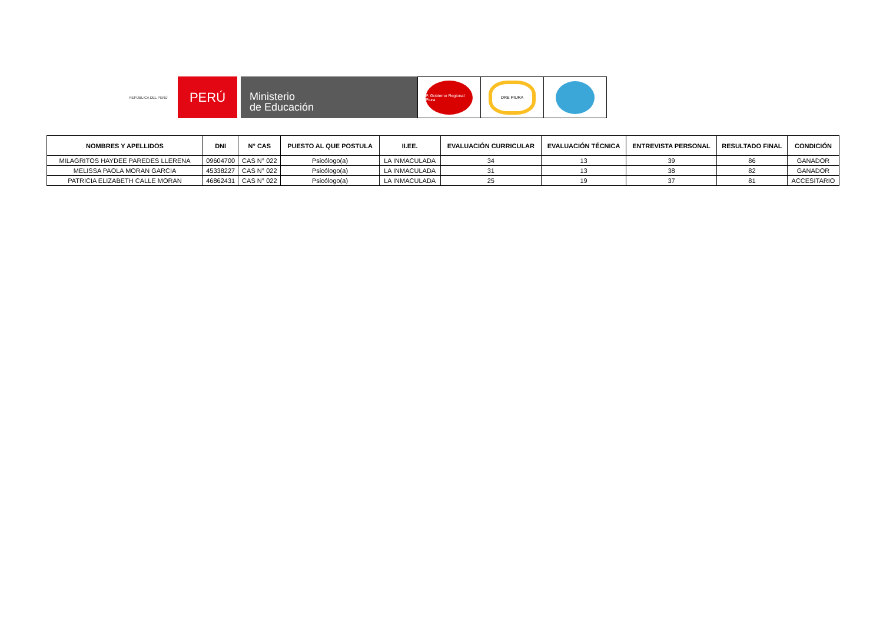REPÚBLICA DEL PERÚ
PERÚ
Ministerio
de Educación
P. Gobierno Regional Piura
DRE PIURA
| NOMBRES Y APELLIDOS | DNI | N° CAS | PUESTO AL QUE POSTULA | II.EE. | EVALUACIÓN CURRICULAR | EVALUACIÓN TÉCNICA | ENTREVISTA PERSONAL | RESULTADO FINAL | CONDICIÓN |
| --- | --- | --- | --- | --- | --- | --- | --- | --- | --- |
| MILAGRITOS HAYDEE PAREDES LLERENA | 09604700 | CAS N° 022 | Psicólogo(a) | LA INMACULADA | 34 | 13 | 39 | 86 | GANADOR |
| MELISSA PAOLA MORAN GARCIA | 45338227 | CAS N° 022 | Psicólogo(a) | LA INMACULADA | 31 | 13 | 38 | 82 | GANADOR |
| PATRICIA ELIZABETH CALLE MORAN | 46862431 | CAS N° 022 | Psicólogo(a) | LA INMACULADA | 25 | 19 | 37 | 81 | ACCESITARIO |